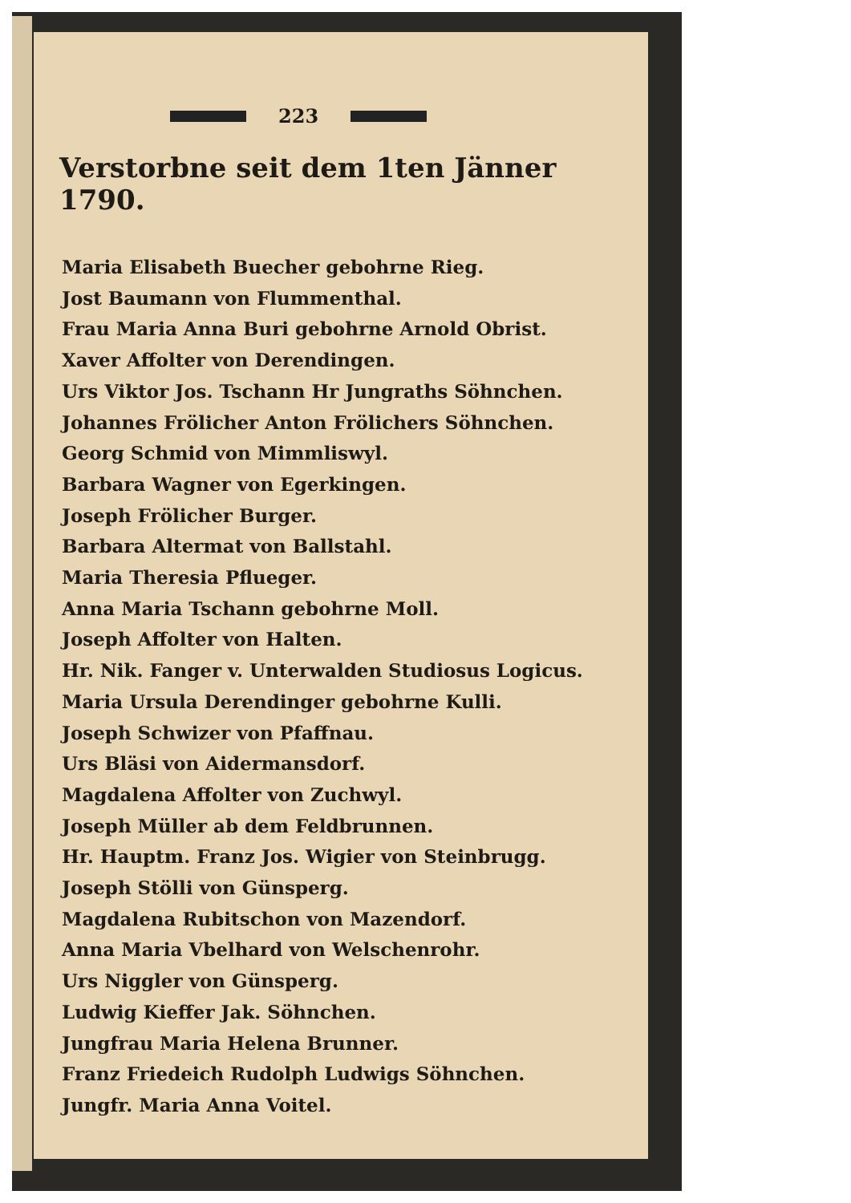223
Verstorbne seit dem 1ten Jänner 1790.
Maria Elisabeth Buecher gebohrne Rieg.
Jost Baumann von Flummenthal.
Frau Maria Anna Buri gebohrne Arnold Obrist.
Xaver Affolter von Derendingen.
Urs Viktor Jos. Tschann Hr Jungraths Söhnchen.
Johannes Frölicher Anton Frölichers Söhnchen.
Georg Schmid von Mimmliswyl.
Barbara Wagner von Egerkingen.
Joseph Frölicher Burger.
Barbara Altermat von Ballstahl.
Maria Theresia Pflueger.
Anna Maria Tschann gebohrne Moll.
Joseph Affolter von Halten.
Hr. Nik. Fanger v. Unterwalden Studiosus Logicus.
Maria Ursula Derendinger gebohrne Kulli.
Joseph Schwizer von Pfaffnau.
Urs Bläsi von Aidermansdorf.
Magdalena Affolter von Zuchwyl.
Joseph Müller ab dem Feldbrunnen.
Hr. Hauptm. Franz Jos. Wigier von Steinbrugg.
Joseph Stölli von Günsperg.
Magdalena Rubitschon von Mazendorf.
Anna Maria Vbelhard von Welschenrohr.
Urs Niggler von Günsperg.
Ludwig Kieffer Jak. Söhnchen.
Jungfrau Maria Helena Brunner.
Franz Friedeich Rudolph Ludwigs Söhnchen.
Jungfr. Maria Anna Voitel.